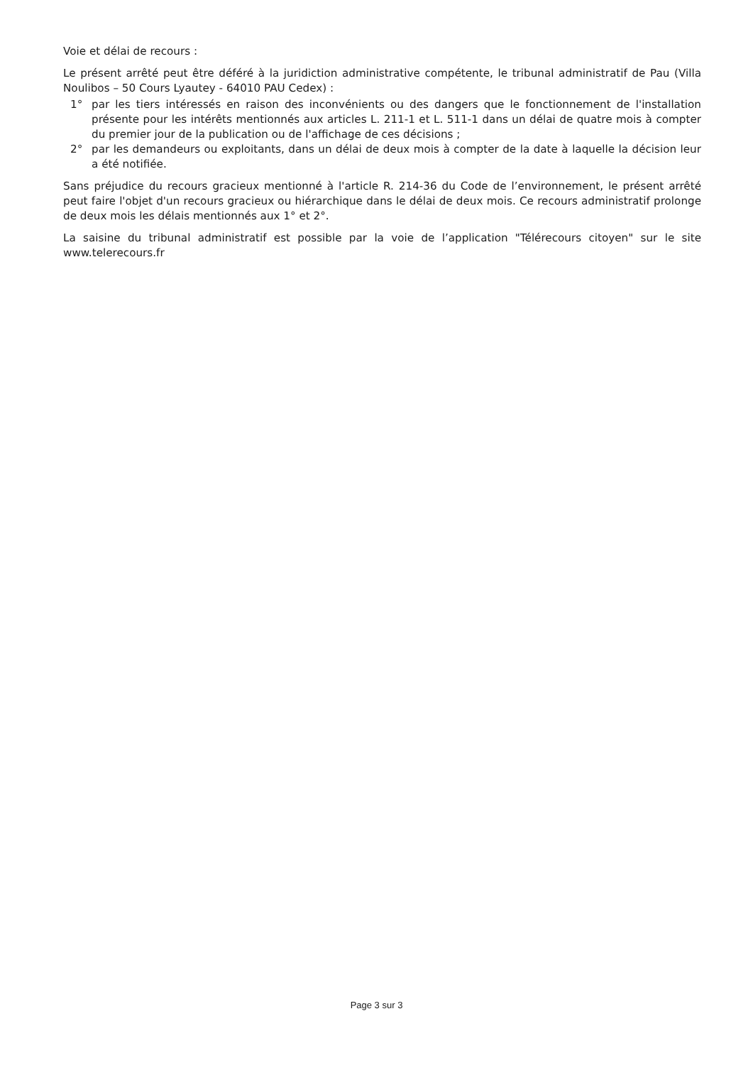Voie et délai de recours :
Le présent arrêté peut être déféré à la juridiction administrative compétente, le tribunal administratif de Pau (Villa Noulibos – 50 Cours Lyautey - 64010 PAU Cedex) :
1° par les tiers intéressés en raison des inconvénients ou des dangers que le fonctionnement de l'installation présente pour les intérêts mentionnés aux articles L. 211-1 et L. 511-1 dans un délai de quatre mois à compter du premier jour de la publication ou de l'affichage de ces décisions ;
2° par les demandeurs ou exploitants, dans un délai de deux mois à compter de la date à laquelle la décision leur a été notifiée.
Sans préjudice du recours gracieux mentionné à l'article R. 214-36 du Code de l’environnement, le présent arrêté peut faire l'objet d'un recours gracieux ou hiérarchique dans le délai de deux mois. Ce recours administratif prolonge de deux mois les délais mentionnés aux 1° et 2°.
La saisine du tribunal administratif est possible par la voie de l’application "Télérecours citoyen" sur le site www.telerecours.fr
Page 3 sur 3